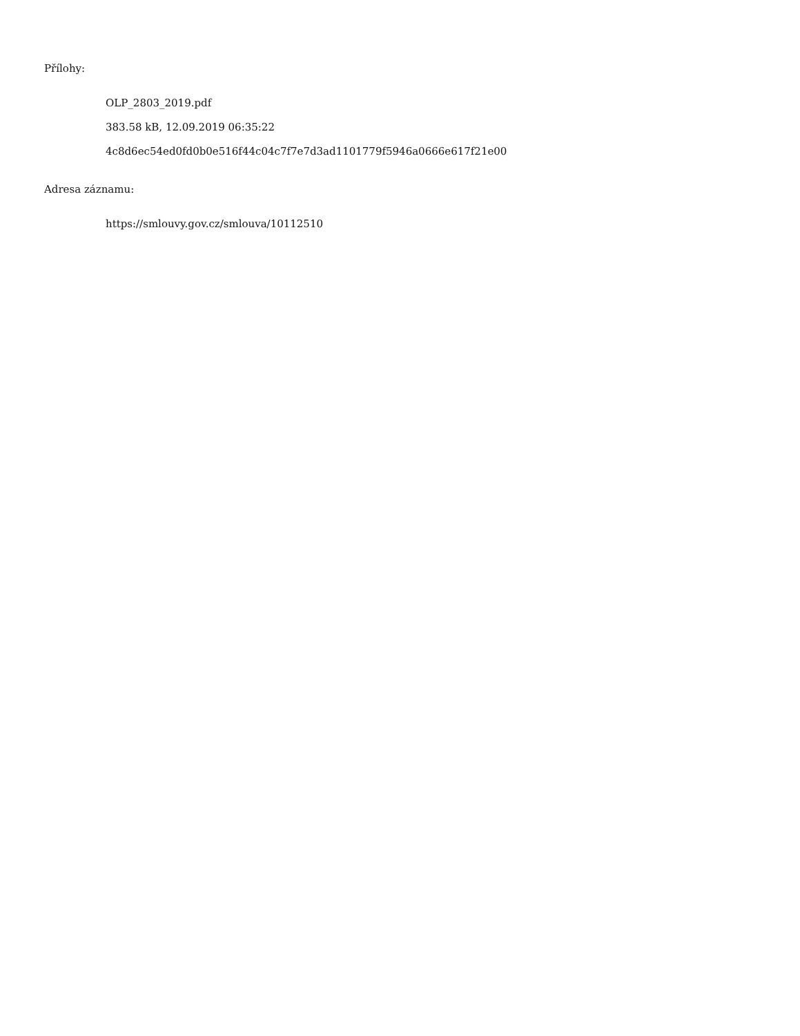Přílohy:
OLP_2803_2019.pdf
383.58 kB, 12.09.2019 06:35:22
4c8d6ec54ed0fd0b0e516f44c04c7f7e7d3ad1101779f5946a0666e617f21e00
Adresa záznamu:
https://smlouvy.gov.cz/smlouva/10112510